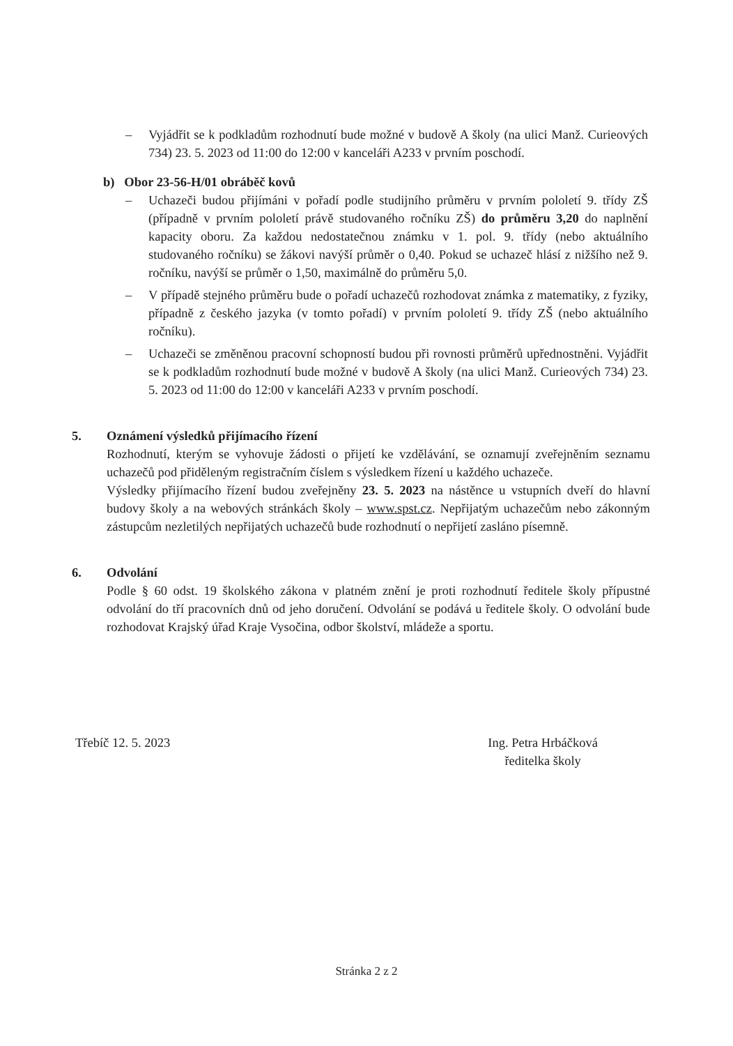– Vyjádřit se k podkladům rozhodnutí bude možné v budově A školy (na ulici Manž. Curieových 734) 23. 5. 2023 od 11:00 do 12:00 v kanceláři A233 v prvním poschodí.
b) Obor 23-56-H/01 obráběč kovů
– Uchazeči budou přijímáni v pořadí podle studijního průměru v prvním pololetí 9. třídy ZŠ (případně v prvním pololetí právě studovaného ročníku ZŠ) do průměru 3,20 do naplnění kapacity oboru. Za každou nedostatečnou známku v 1. pol. 9. třídy (nebo aktuálního studovaného ročníku) se žákovi navýší průměr o 0,40. Pokud se uchazeč hlásí z nižšího než 9. ročníku, navýší se průměr o 1,50, maximálně do průměru 5,0.
– V případě stejného průměru bude o pořadí uchazečů rozhodovat známka z matematiky, z fyziky, případně z českého jazyka (v tomto pořadí) v prvním pololetí 9. třídy ZŠ (nebo aktuálního ročníku).
– Uchazeči se změněnou pracovní schopností budou při rovnosti průměrů upřednostněni. Vyjádřit se k podkladům rozhodnutí bude možné v budově A školy (na ulici Manž. Curieových 734) 23. 5. 2023 od 11:00 do 12:00 v kanceláři A233 v prvním poschodí.
5. Oznámení výsledků přijímacího řízení
Rozhodnutí, kterým se vyhovuje žádosti o přijetí ke vzdělávání, se oznamují zveřejněním seznamu uchazečů pod přiděleným registračním číslem s výsledkem řízení u každého uchazeče.
Výsledky přijímacího řízení budou zveřejněny 23. 5. 2023 na nástěnce u vstupních dveří do hlavní budovy školy a na webových stránkách školy – www.spst.cz. Nepřijatým uchazečům nebo zákonným zástupcům nezletilých nepřijatých uchazečů bude rozhodnutí o nepřijetí zasláno písemně.
6. Odvolání
Podle § 60 odst. 19 školského zákona v platném znění je proti rozhodnutí ředitele školy přípustné odvolání do tří pracovních dnů od jeho doručení. Odvolání se podává u ředitele školy. O odvolání bude rozhodovat Krajský úřad Kraje Vysočina, odbor školství, mládeže a sportu.
Třebíč 12. 5. 2023 Ing. Petra Hrbáčková
ředitelka školy
Stránka 2 z 2